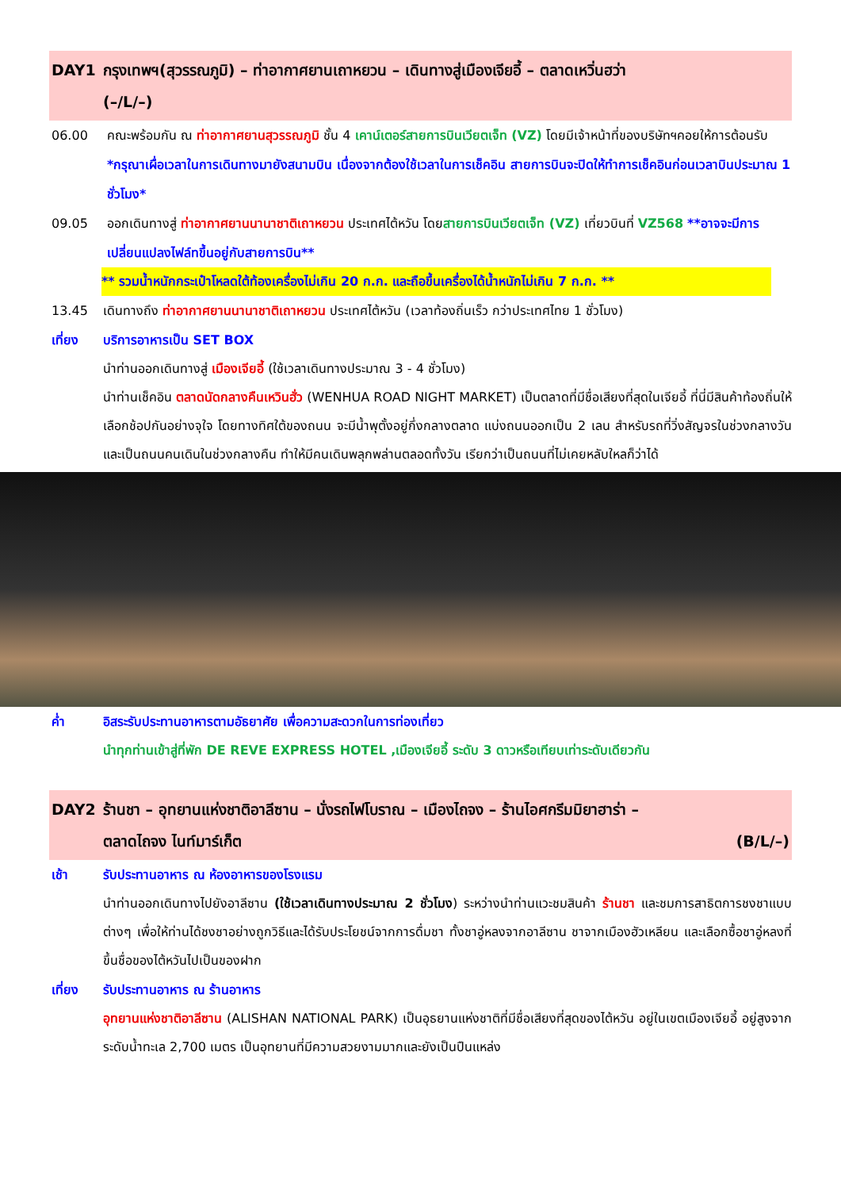DAY1 กรุงเทพฯ(สุวรรณภูมิ) – ท่าอากาศยานเถาหยวน – เดินทางสู่เมืองเจียอี้ – ตลาดเหวิ่นฮว่า
(–/L/–)
06.00 คณะพร้อมกัน ณ ท่าอากาศยานสุวรรณภูมิ ชั้น 4 เคาน์เตอร์สายการบินเวียตเจ็ท (VZ) โดยมีเจ้าหน้าที่ของบริษัทฯคอยให้การต้อนรับ *กรุณาเผื่อเวลาในการเดินทางมายังสนามบิน เนื่องจากต้องใช้เวลาในการเช็คอิน สายการบินจะปิดให้ทำการเช็คอินก่อนเวลาบินประมาณ 1 ชั่วโมง*
09.05 ออกเดินทางสู่ ท่าอากาศยานนานาชาติเถาหยวน ประเทศไต้หวัน โดยสายการบินเวียตเจ็ท (VZ) เที่ยวบินที่ VZ568 **อาจจะมีการเปลี่ยนแปลงไฟล์ทขึ้นอยู่กับสายการบิน**
** รวมน้ำหนักกระเป๋าโหลดใต้ท้องเครื่องไม่เกิน 20 ก.ก. และถือขึ้นเครื่องได้น้ำหนักไม่เกิน 7 ก.ก. **
13.45 เดินทางถึง ท่าอากาศยานนานาชาติเถาหยวน ประเทศไต้หวัน (เวลาท้องถิ่นเร็ว กว่าประเทศไทย 1 ชั่วโมง)
เที่ยง บริการอาหารเป็น SET BOX
นำท่านออกเดินทางสู่ เมืองเจียอี้ (ใช้เวลาเดินทางประมาณ 3 - 4 ชั่วโมง)
นำท่านเช็คอิน ตลาดนัดกลางคืนเหวินฮั่ว (WENHUA ROAD NIGHT MARKET) เป็นตลาดที่มีชื่อเสียงที่สุดในเจียอี้ ที่นี่มีสินค้าท้องถิ่นให้เลือกช้อปกันอย่างจุใจ โดยทางทิศใต้ของถนน จะมีน้ำพุตั้งอยู่กึ่งกลางตลาด แบ่งถนนออกเป็น 2 เลน สำหรับรถที่วิ่งสัญจรในช่วงกลางวัน และเป็นถนนคนเดินในช่วงกลางคืน ทำให้มีคนเดินพลุกพล่านตลอดทั้งวัน เรียกว่าเป็นถนนที่ไม่เคยหลับใหลก็ว่าได้
ค่ำ อิสระรับประทานอาหารตามอัธยาศัย เพื่อความสะดวกในการท่องเที่ยว
นำทุกท่านเข้าสู่ที่พัก DE REVE EXPRESS HOTEL ,เมืองเจียอี้ ระดับ 3 ดาวหรือเทียบเท่าระดับเดียวกัน
DAY2 ร้านชา – อุทยานแห่งชาติอาลีซาน – นั่งรถไฟโบราณ – เมืองไถจง – ร้านไอศกรีมมิยาฮาร่า –
ตลาดไถจง ไนท์มาร์เก็ต (B/L/–)
เช้า รับประทานอาหาร ณ ห้องอาหารของโรงแรม
นำท่านออกเดินทางไปยังอาลีซาน (ใช้เวลาเดินทางประมาณ 2 ชั่วโมง) ระหว่างนำท่านแวะชมสินค้า ร้านชา และชมการสาธิตการชงชาแบบต่างๆ เพื่อให้ท่านได้ชงชาอย่างถูกวิธีและได้รับประโยชน์จากการดื่มชา ทั้งชาอู่หลงจากอาลีซาน ชาจากเมืองฮัวเหลียน และเลือกซื้อชาอู่หลงที่ขึ้นชื่อของไต้หวันไปเป็นของฝาก
เที่ยง รับประทานอาหาร ณ ร้านอาหาร
อุทยานแห่งชาติอาลีซาน (ALISHAN NATIONAL PARK) เป็นอุธยานแห่งชาติที่มีชื่อเสียงที่สุดของไต้หวัน อยู่ในเขตเมืองเจียอี้ อยู่สูงจากระดับน้ำทะเล 2,700 เมตร เป็นอุทยานที่มีความสวยงามมากและยังเป็นปืนแหล่ง